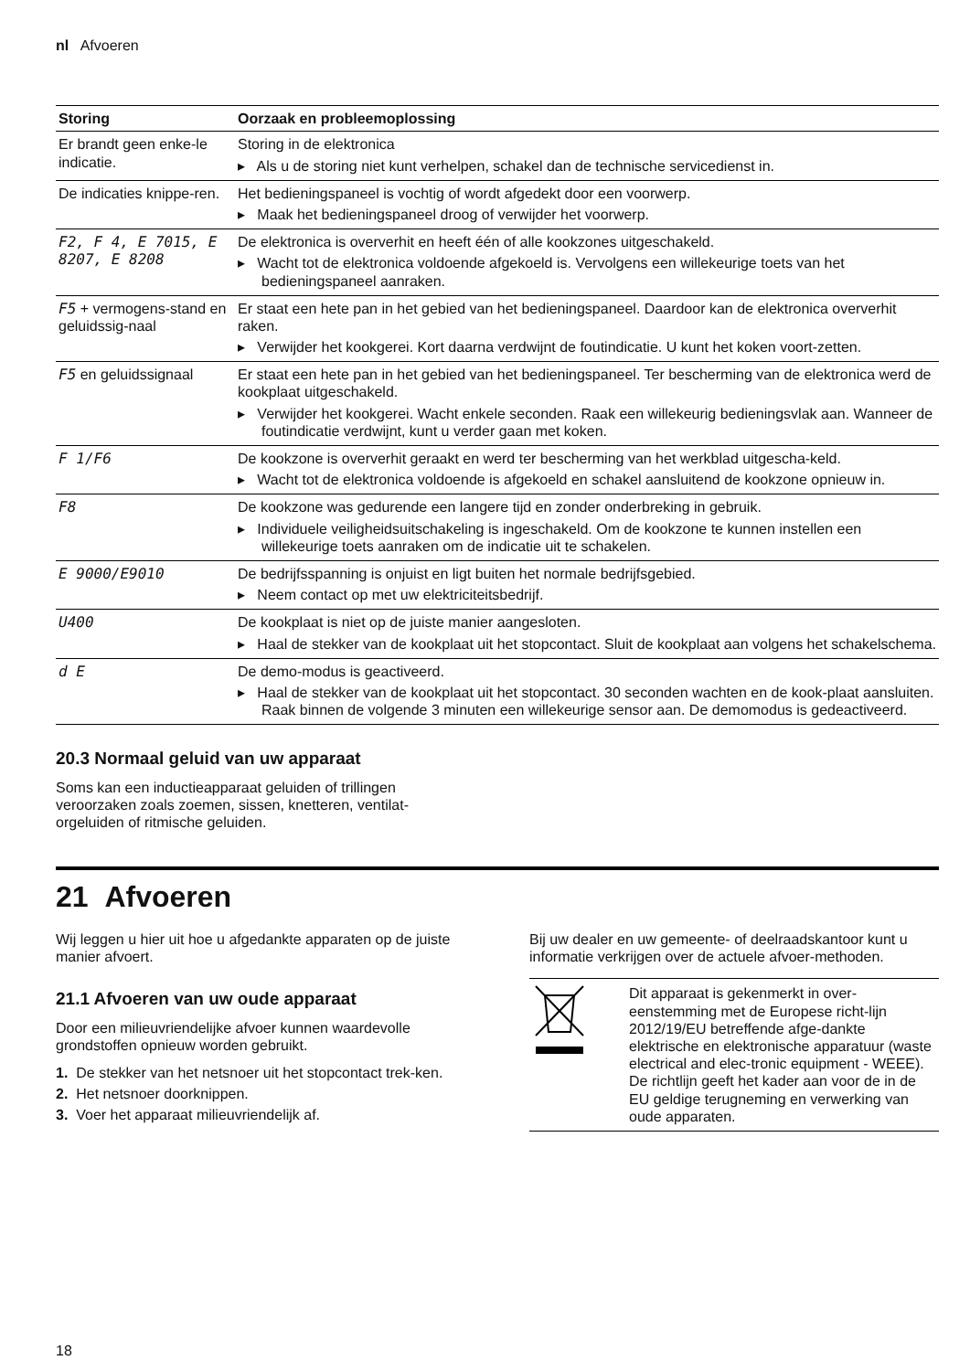nl Afvoeren
| Storing | Oorzaak en probleemoplossing |
| --- | --- |
| Er brandt geen enke-le indicatie. | Storing in de elektronica ▸ Als u de storing niet kunt verhelpen, schakel dan de technische servicedienst in. |
| De indicaties knippe-ren. | Het bedieningspaneel is vochtig of wordt afgedekt door een voorwerp. ▸ Maak het bedieningspaneel droog of verwijder het voorwerp. |
| F2, F 4, E 7015, E 8207, E 8208 | De elektronica is oververhit en heeft één of alle kookzones uitgeschakeld. ▸ Wacht tot de elektronica voldoende afgekoeld is. Vervolgens een willekeurige toets van het bedieningspaneel aanraken. |
| F5 + vermogens-stand en geluidssig-naal | Er staat een hete pan in het gebied van het bedieningspaneel. Daardoor kan de elektronica oververhit raken. ▸ Verwijder het kookgerei. Kort daarna verdwijnt de foutindicatie. U kunt het koken voort-zetten. |
| F5 en geluidssignaal | Er staat een hete pan in het gebied van het bedieningspaneel. Ter bescherming van de elektronica werd de kookplaat uitgeschakeld. ▸ Verwijder het kookgerei. Wacht enkele seconden. Raak een willekeurig bedieningsvlak aan. Wanneer de foutindicatie verdwijnt, kunt u verder gaan met koken. |
| F 1/F6 | De kookzone is oververhit geraakt en werd ter bescherming van het werkblad uitgescha-keld. ▸ Wacht tot de elektronica voldoende is afgekoeld en schakel aansluitend de kookzone opnieuw in. |
| F8 | De kookzone was gedurende een langere tijd en zonder onderbreking in gebruik. ▸ Individuele veiligheidsuitschakeling is ingeschakeld. Om de kookzone te kunnen instellen een willekeurige toets aanraken om de indicatie uit te schakelen. |
| E 9000/E9010 | De bedrijfsspanning is onjuist en ligt buiten het normale bedrijfsgebied. ▸ Neem contact op met uw elektriciteitsbedrijf. |
| U400 | De kookplaat is niet op de juiste manier aangesloten. ▸ Haal de stekker van de kookplaat uit het stopcontact. Sluit de kookplaat aan volgens het schakelschema. |
| d E | De demo-modus is geactiveerd. ▸ Haal de stekker van de kookplaat uit het stopcontact. 30 seconden wachten en de kook-plaat aansluiten. Raak binnen de volgende 3 minuten een willekeurige sensor aan. De demomodus is gedeactiveerd. |
20.3 Normaal geluid van uw apparaat
Soms kan een inductieapparaat geluiden of trillingen veroorzaken zoals zoemen, sissen, knetteren, ventilat-orgeluiden of ritmische geluiden.
21 Afvoeren
Wij leggen u hier uit hoe u afgedankte apparaten op de juiste manier afvoert.
21.1 Afvoeren van uw oude apparaat
Door een milieuvriendelijke afvoer kunnen waardevolle grondstoffen opnieuw worden gebruikt.
1. De stekker van het netsnoer uit het stopcontact trek-ken.
2. Het netsnoer doorknippen.
3. Voer het apparaat milieuvriendelijk af.
Bij uw dealer en uw gemeente- of deelraadskantoor kunt u informatie verkrijgen over de actuele afvoer-methoden.
| | Dit apparaat is gekenmerkt in over-eenstemming met de Europese richt-lijn 2012/19/EU betreffende afge-dankte elektrische en elektronische apparatuur (waste electrical and elec-tronic equipment - WEEE). De richtlijn geeft het kader aan voor de in de EU geldige terugneming en verwerking van oude apparaten. |
18